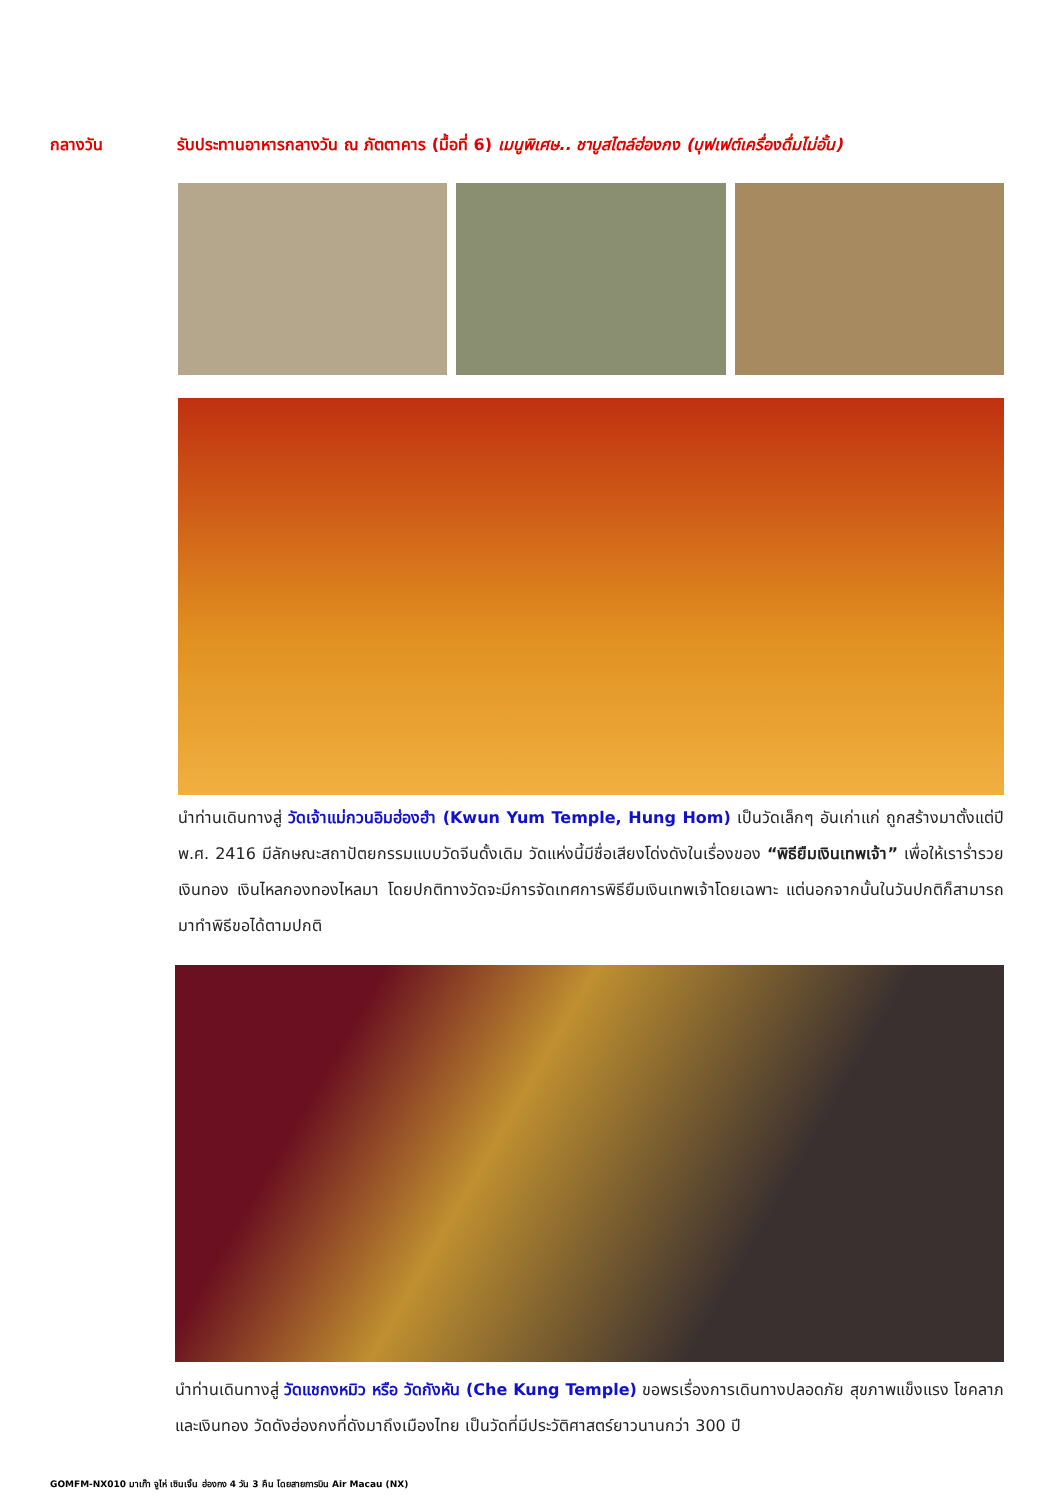กลางวัน รับประทานอาหารกลางวัน ณ ภัตตาคาร (มื้อที่ 6) เมนูพิเศษ.. ชาบูสไตล์ฮ่องกง (บุฟเฟต์เครื่องดื่มไม่อั้น)
นำท่านเดินทางสู่ วัดเจ้าแม่กวนอิมฮ่องฮำ (Kwun Yum Temple, Hung Hom) เป็นวัดเล็กๆ อันเก่าแก่ ถูกสร้างมาตั้งแต่ปี พ.ศ. 2416 มีลักษณะสถาปัตยกรรมแบบวัดจีนดั้งเดิม วัดแห่งนี้มีชื่อเสียงโด่งดังในเรื่องของ “พิธียืมเงินเทพเจ้า” เพื่อให้เราร่ำรวยเงินทอง เงินไหลกองทองไหลมา โดยปกติทางวัดจะมีการจัดเทศการพิธียืมเงินเทพเจ้าโดยเฉพาะ แต่นอกจากนั้นในวันปกติก็สามารถมาทำพิธีขอได้ตามปกติ
นำท่านเดินทางสู่ วัดแชกงหมิว หรือ วัดกังหัน (Che Kung Temple) ขอพรเรื่องการเดินทางปลอดภัย สุขภาพแข็งแรง โชคลาภ และเงินทอง วัดดังฮ่องกงที่ดังมาถึงเมืองไทย เป็นวัดที่มีประวัติศาสตร์ยาวนานกว่า 300 ปี
GOMFM-NX010 มาเก๊า จูไห่ เซินเจิ้น ฮ่องกง 4 วัน 3 คืน โดยสายการบิน Air Macau (NX)